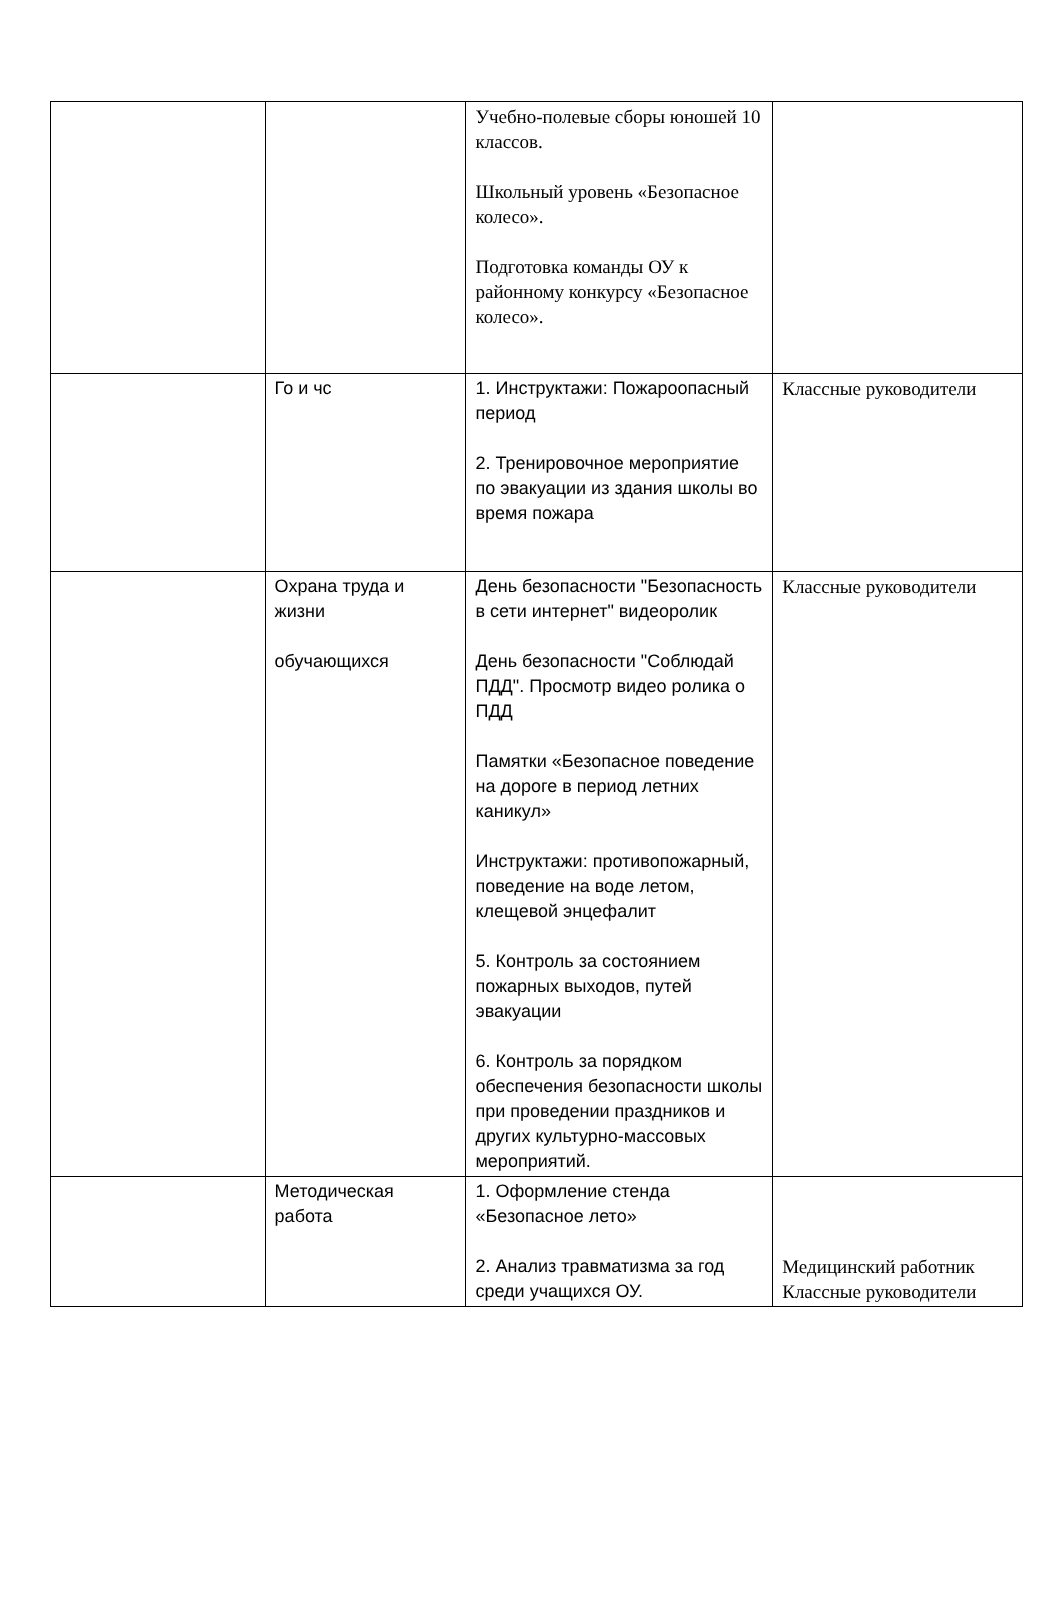| | | Учебно-полевые сборы юношей 10 классов. Школьный уровень «Безопасное колесо». Подготовка команды ОУ к районному конкурсу «Безопасное колесо». | |
| | Го и чс | 1. Инструктажи: Пожароопасный период 2. Тренировочное мероприятие по эвакуации из здания школы во время пожара | Классные руководители |
| | Охрана труда и жизни обучающихся | День безопасности "Безопасность в сети интернет" видеоролик День безопасности "Соблюдай ПДД". Просмотр видео ролика о ПДД Памятки «Безопасное поведение на дороге в период летних каникул» Инструктажи: противопожарный, поведение на воде летом, клещевой энцефалит 5. Контроль за состоянием пожарных выходов, путей эвакуации 6. Контроль за порядком обеспечения безопасности школы при проведении праздников и других культурно-массовых мероприятий. | Классные руководители |
| | Методическая работа | 1. Оформление стенда «Безопасное лето» 2. Анализ травматизма за год среди учащихся ОУ. | Медицинский работник Классные руководители |